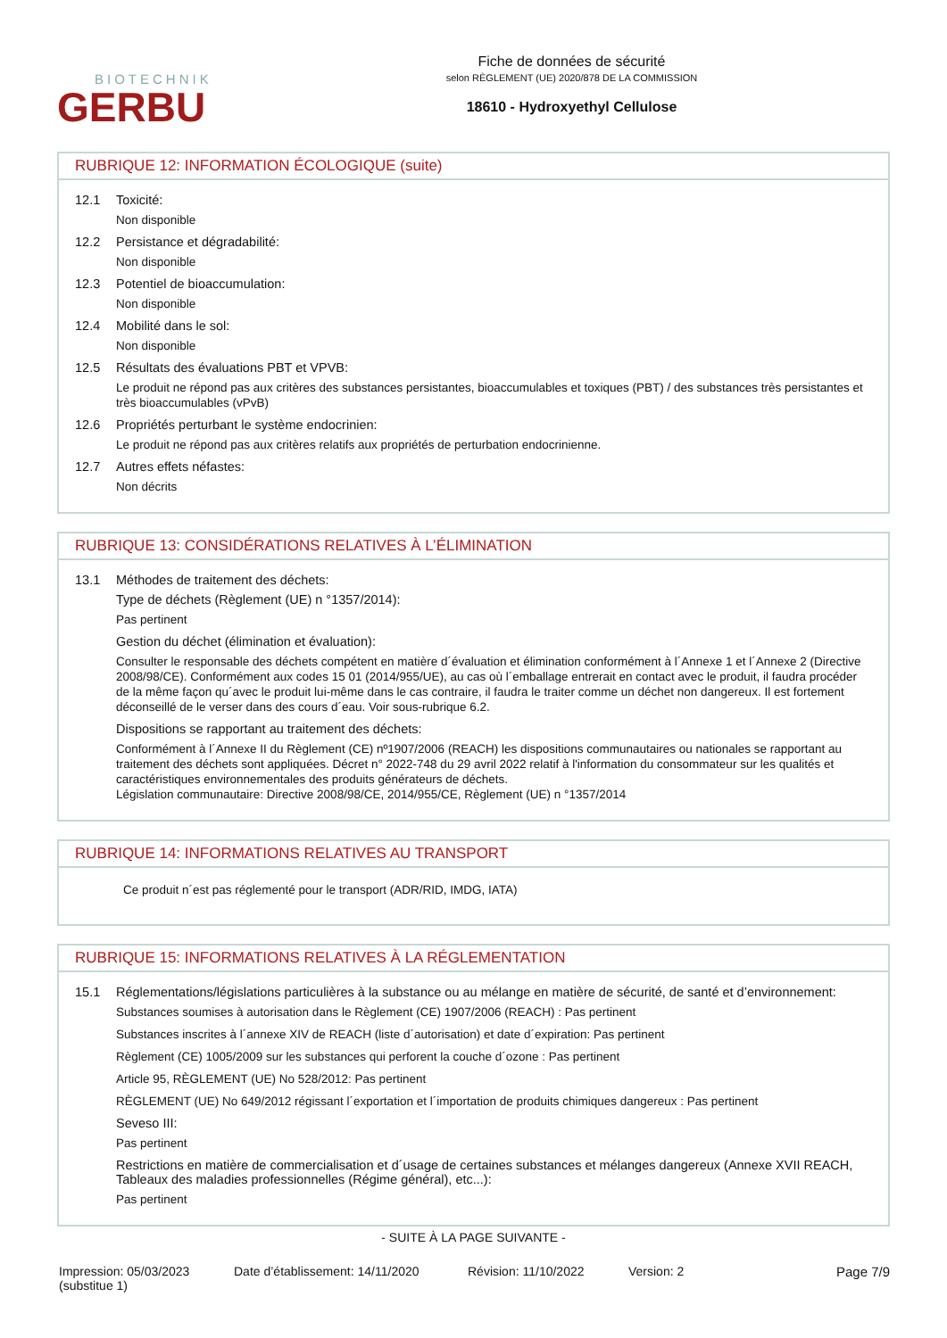BIOTECHNIK
GERBU
Fiche de données de sécurité
selon RÈGLEMENT (UE) 2020/878 DE LA COMMISSION
18610 - Hydroxyethyl Cellulose
RUBRIQUE 12: INFORMATION ÉCOLOGIQUE (suite)
12.1 Toxicité:
Non disponible
12.2 Persistance et dégradabilité:
Non disponible
12.3 Potentiel de bioaccumulation:
Non disponible
12.4 Mobilité dans le sol:
Non disponible
12.5 Résultats des évaluations PBT et VPVB:
Le produit ne répond pas aux critères des substances persistantes, bioaccumulables et toxiques (PBT) / des substances très persistantes et très bioaccumulables (vPvB)
12.6 Propriétés perturbant le système endocrinien:
Le produit ne répond pas aux critères relatifs aux propriétés de perturbation endocrinienne.
12.7 Autres effets néfastes:
Non décrits
RUBRIQUE 13: CONSIDÉRATIONS RELATIVES À L’ÉLIMINATION
13.1 Méthodes de traitement des déchets:
Type de déchets (Règlement (UE) n °1357/2014):
Pas pertinent
Gestion du déchet (élimination et évaluation):
Consulter le responsable des déchets compétent en matière d´évaluation et élimination conformément à l´Annexe 1 et l´Annexe 2 (Directive 2008/98/CE). Conformément aux codes 15 01 (2014/955/UE), au cas où l´emballage entrerait en contact avec le produit, il faudra procéder de la même façon qu´avec le produit lui-même dans le cas contraire, il faudra le traiter comme un déchet non dangereux. Il est fortement déconseillé de le verser dans des cours d´eau. Voir sous-rubrique 6.2.
Dispositions se rapportant au traitement des déchets:
Conformément à l´Annexe II du Règlement (CE) nº1907/2006 (REACH) les dispositions communautaires ou nationales se rapportant au traitement des déchets sont appliquées. Décret n° 2022-748 du 29 avril 2022 relatif à l'information du consommateur sur les qualités et caractéristiques environnementales des produits générateurs de déchets.
Législation communautaire: Directive 2008/98/CE, 2014/955/CE, Règlement (UE) n °1357/2014
RUBRIQUE 14: INFORMATIONS RELATIVES AU TRANSPORT
Ce produit n´est pas réglementé pour le transport (ADR/RID, IMDG, IATA)
RUBRIQUE 15: INFORMATIONS RELATIVES À LA RÉGLEMENTATION
15.1 Réglementations/législations particulières à la substance ou au mélange en matière de sécurité, de santé et d’environnement:
Substances soumises à autorisation dans le Règlement (CE) 1907/2006 (REACH) : Pas pertinent
Substances inscrites à l´annexe XIV de REACH (liste d´autorisation) et date d´expiration: Pas pertinent
Règlement (CE) 1005/2009 sur les substances qui perforent la couche d´ozone : Pas pertinent
Article 95, RÈGLEMENT (UE) No 528/2012: Pas pertinent
RÈGLEMENT (UE) No 649/2012 régissant l´exportation et l´importation de produits chimiques dangereux : Pas pertinent
Seveso III:
Pas pertinent
Restrictions en matière de commercialisation et d´usage de certaines substances et mélanges dangereux (Annexe XVII REACH, Tableaux des maladies professionnelles (Régime général), etc...):
Pas pertinent
- SUITE À LA PAGE SUIVANTE -
Impression: 05/03/2023
(substitue 1)
Date d’établissement: 14/11/2020
Révision: 11/10/2022 Version: 2 Page 7/9